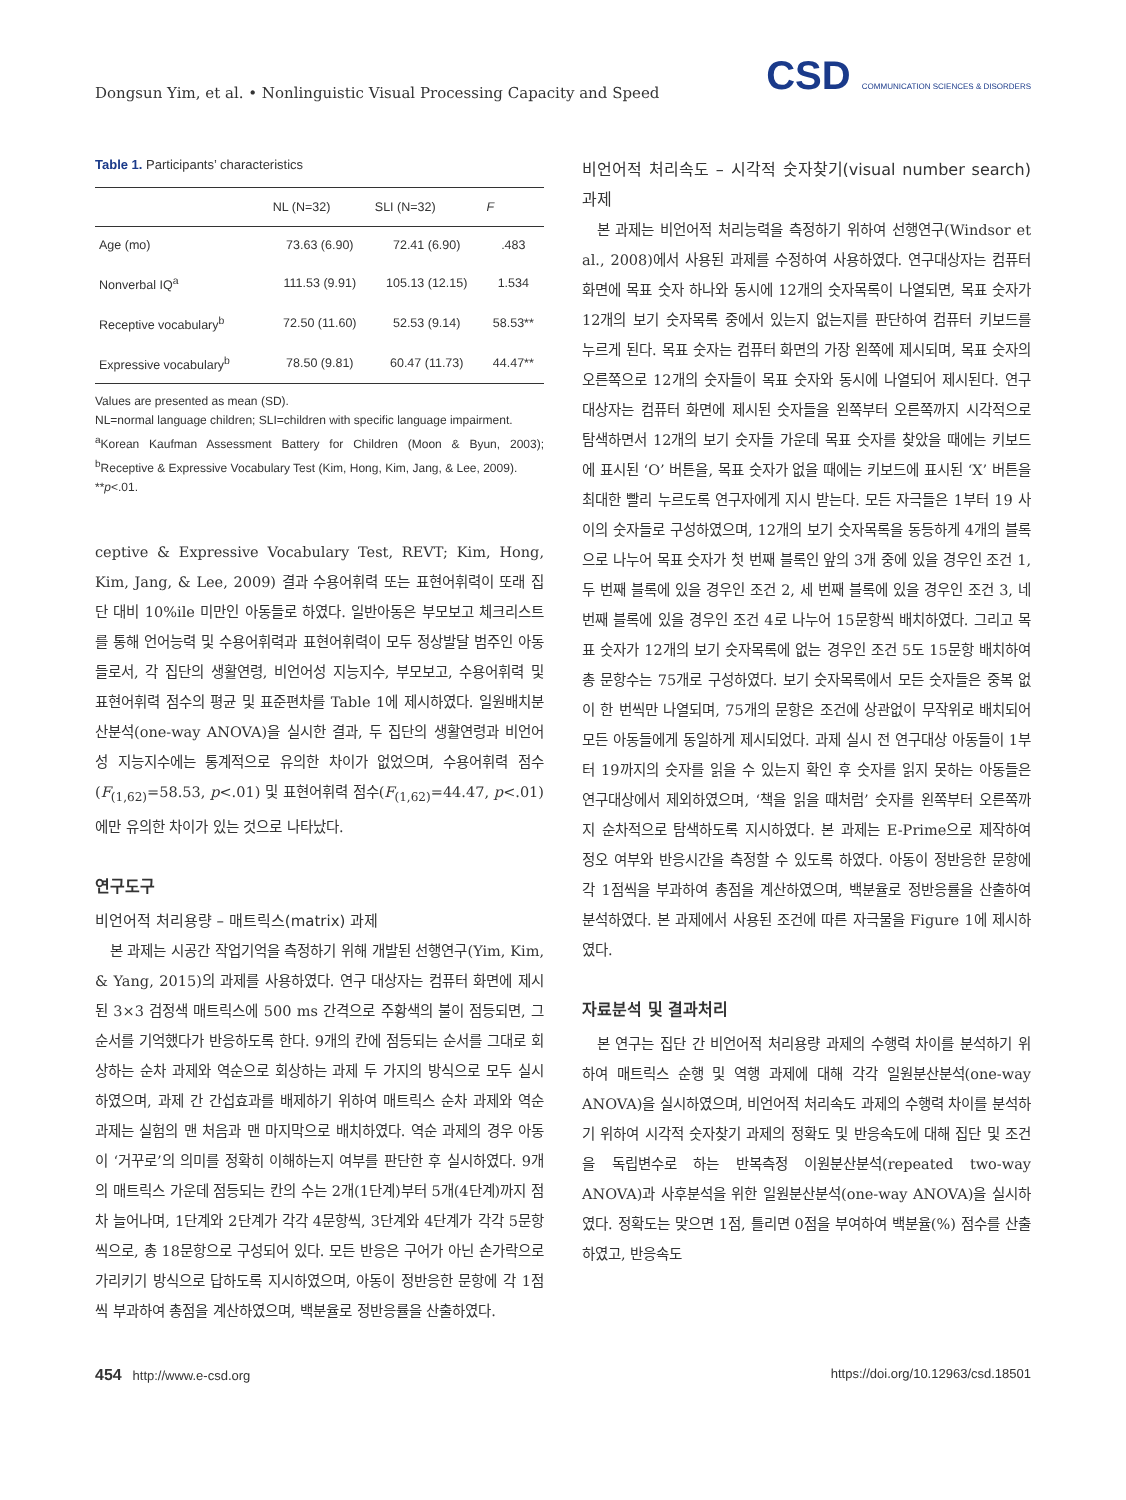Dongsun Yim, et al. • Nonlinguistic Visual Processing Capacity and Speed
CSD COMMUNICATION SCIENCES & DISORDERS
Table 1. Participants’ characteristics
| | NL (N=32) | SLI (N=32) | F |
| --- | --- | --- | --- |
| Age (mo) | 73.63 (6.90) | 72.41 (6.90) | .483 |
| Nonverbal IQ<sup>a</sup> | 111.53 (9.91) | 105.13 (12.15) | 1.534 |
| Receptive vocabulary<sup>b</sup> | 72.50 (11.60) | 52.53 (9.14) | 58.53** |
| Expressive vocabulary<sup>b</sup> | 78.50 (9.81) | 60.47 (11.73) | 44.47** |
Values are presented as mean (SD).
NL=normal language children; SLI=children with specific language impairment.
<sup>a</sup> Korean Kaufman Assessment Battery for Children (Moon & Byun, 2003); <sup>b</sup>Receptive & Expressive Vocabulary Test (Kim, Hong, Kim, Jang, & Lee, 2009).
**p<.01.
ceptive & Expressive Vocabulary Test, REVT; Kim, Hong, Kim, Jang, & Lee, 2009) 결과 수용어휘력 또는 표현어휘력이 또래 집단 대비 10%ile 미만인 아동들로 하였다. 일반아동은 부모보고 체크리스트를 통해 언어능력 및 수용어휘력과 표현어휘력이 모두 정상발달 범주인 아동들로서, 각 집단의 생활연령, 비언어성 지능지수, 부모보고, 수용어휘력 및 표현어휘력 점수의 평균 및 표준편차를 Table 1에 제시하였다. 일원배치분산분석(one-way ANOVA)을 실시한 결과, 두 집단의 생활연령과 비언어성 지능지수에는 통계적으로 유의한 차이가 없었으며, 수용어휘력 점수(F<sub>(1,62)</sub>=58.53, p<.01) 및 표현어휘력 점수(F<sub>(1,62)</sub>=44.47, p<.01)에만 유의한 차이가 있는 것으로 나타났다.
연구도구
비언어적 처리용량 – 매트릭스(matrix) 과제
본 과제는 시공간 작업기억을 측정하기 위해 개발된 선행연구(Yim, Kim, & Yang, 2015)의 과제를 사용하였다. 연구 대상자는 컴퓨터 화면에 제시된 3×3 검정색 매트릭스에 500 ms 간격으로 주황색의 불이 점등되면, 그 순서를 기억했다가 반응하도록 한다. 9개의 칸에 점등되는 순서를 그대로 회상하는 순차 과제와 역순으로 회상하는 과제 두 가지의 방식으로 모두 실시하였으며, 과제 간 간섭효과를 배제하기 위하여 매트릭스 순차 과제와 역순 과제는 실험의 맨 처음과 맨 마지막으로 배치하였다. 역순 과제의 경우 아동이 ‘거꾸로’의 의미를 정확히 이해하는지 여부를 판단한 후 실시하였다. 9개의 매트릭스 가운데 점등되는 칸의 수는 2개(1단계)부터 5개(4단계)까지 점차 늘어나며, 1단계와 2단계가 각각 4문항씩, 3단계와 4단계가 각각 5문항씩으로, 총 18문항으로 구성되어 있다. 모든 반응은 구어가 아닌 손가락으로 가리키기 방식으로 답하도록 지시하였으며, 아동이 정반응한 문항에 각 1점씩 부과하여 총점을 계산하였으며, 백분율로 정반응률을 산출하였다.
비언어적 처리속도 – 시각적 숫자찾기(visual number search) 과제
본 과제는 비언어적 처리능력을 측정하기 위하여 선행연구(Windsor et al., 2008)에서 사용된 과제를 수정하여 사용하였다. 연구대상자는 컴퓨터 화면에 목표 숫자 하나와 동시에 12개의 숫자목록이 나열되면, 목표 숫자가 12개의 보기 숫자목록 중에서 있는지 없는지를 판단하여 컴퓨터 키보드를 누르게 된다. 목표 숫자는 컴퓨터 화면의 가장 왼쪽에 제시되며, 목표 숫자의 오른쪽으로 12개의 숫자들이 목표 숫자와 동시에 나열되어 제시된다. 연구대상자는 컴퓨터 화면에 제시된 숫자들을 왼쪽부터 오른쪽까지 시각적으로 탐색하면서 12개의 보기 숫자들 가운데 목표 숫자를 찾았을 때에는 키보드에 표시된 ‘O’ 버튼을, 목표 숫자가 없을 때에는 키보드에 표시된 ‘X’ 버튼을 최대한 빨리 누르도록 연구자에게 지시 받는다. 모든 자극들은 1부터 19 사이의 숫자들로 구성하였으며, 12개의 보기 숫자목록을 동등하게 4개의 블록으로 나누어 목표 숫자가 첫 번째 블록인 앞의 3개 중에 있을 경우인 조건 1, 두 번째 블록에 있을 경우인 조건 2, 세 번째 블록에 있을 경우인 조건 3, 네 번째 블록에 있을 경우인 조건 4로 나누어 15문항씩 배치하였다. 그리고 목표 숫자가 12개의 보기 숫자목록에 없는 경우인 조건 5도 15문항 배치하여 총 문항수는 75개로 구성하였다. 보기 숫자목록에서 모든 숫자들은 중복 없이 한 번씩만 나열되며, 75개의 문항은 조건에 상관없이 무작위로 배치되어 모든 아동들에게 동일하게 제시되었다. 과제 실시 전 연구대상 아동들이 1부터 19까지의 숫자를 읽을 수 있는지 확인 후 숫자를 읽지 못하는 아동들은 연구대상에서 제외하였으며, ‘책을 읽을 때처럼’ 숫자를 왼쪽부터 오른쪽까지 순차적으로 탐색하도록 지시하였다. 본 과제는 E-Prime으로 제작하여 정오 여부와 반응시간을 측정할 수 있도록 하였다. 아동이 정반응한 문항에 각 1점씩을 부과하여 총점을 계산하였으며, 백분율로 정반응률을 산출하여 분석하였다. 본 과제에서 사용된 조건에 따른 자극물을 Figure 1에 제시하였다.
자료분석 및 결과처리
본 연구는 집단 간 비언어적 처리용량 과제의 수행력 차이를 분석하기 위하여 매트릭스 순행 및 역행 과제에 대해 각각 일원분산분석(one-way ANOVA)을 실시하였으며, 비언어적 처리속도 과제의 수행력 차이를 분석하기 위하여 시각적 숫자찾기 과제의 정확도 및 반응속도에 대해 집단 및 조건을 독립변수로 하는 반복측정 이원분산분석(repeated two-way ANOVA)과 사후분석을 위한 일원분산분석(one-way ANOVA)을 실시하였다. 정확도는 맞으면 1점, 틀리면 0점을 부여하여 백분율(%) 점수를 산출하였고, 반응속도
454 http://www.e-csd.org https://doi.org/10.12963/csd.18501